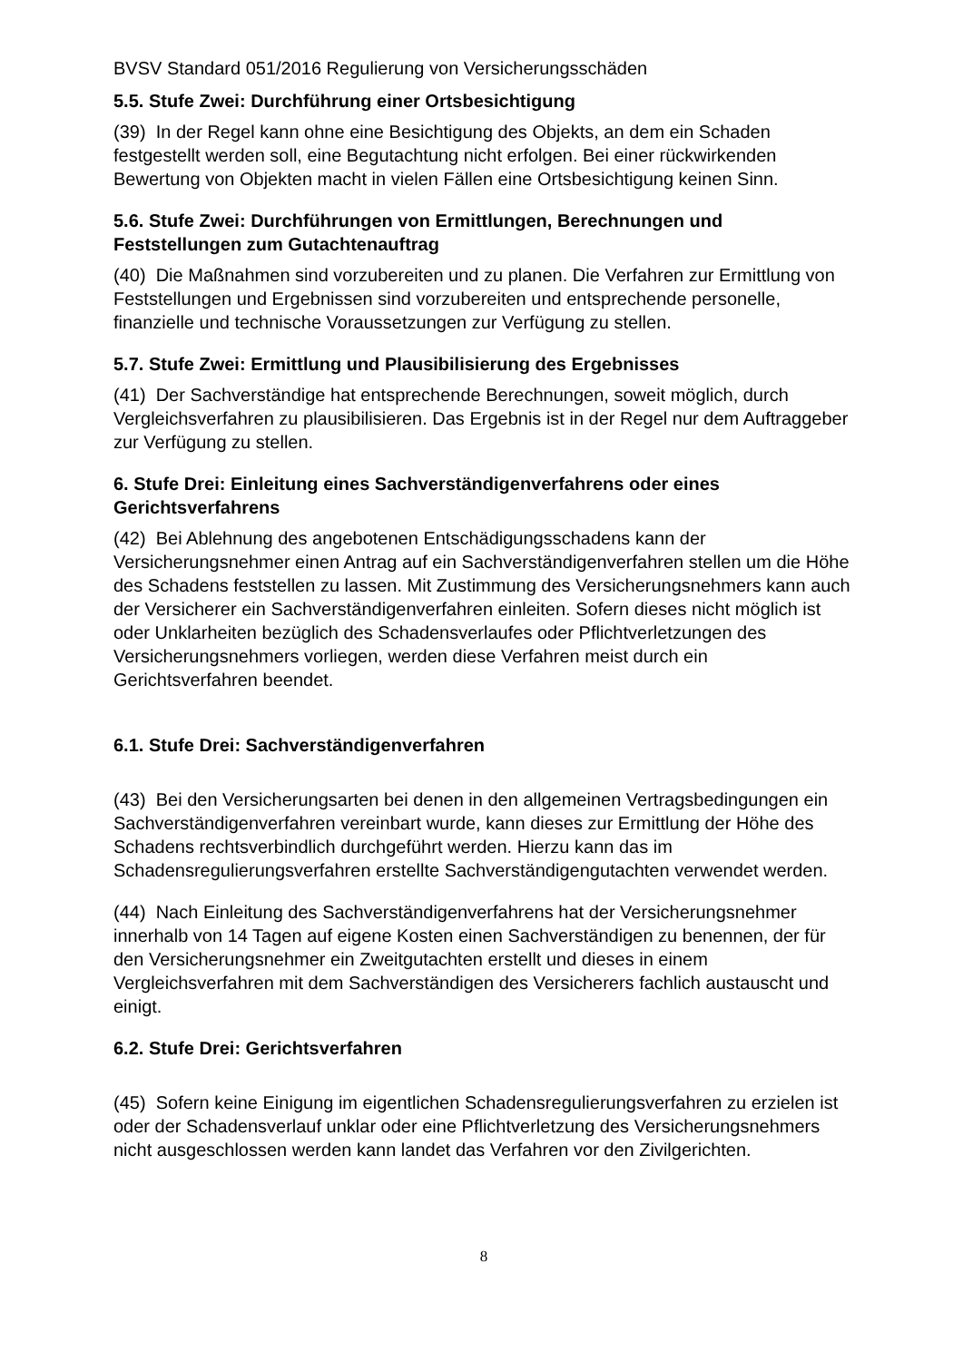BVSV Standard 051/2016 Regulierung von Versicherungsschäden
5.5. Stufe Zwei: Durchführung einer Ortsbesichtigung
(39) In der Regel kann ohne eine Besichtigung des Objekts, an dem ein Schaden festgestellt werden soll, eine Begutachtung nicht erfolgen. Bei einer rückwirkenden Bewertung von Objekten macht in vielen Fällen eine Ortsbesichtigung keinen Sinn.
5.6. Stufe Zwei: Durchführungen von Ermittlungen, Berechnungen und Feststellungen zum Gutachtenauftrag
(40) Die Maßnahmen sind vorzubereiten und zu planen. Die Verfahren zur Ermittlung von Feststellungen und Ergebnissen sind vorzubereiten und entsprechende personelle, finanzielle und technische Voraussetzungen zur Verfügung zu stellen.
5.7. Stufe Zwei: Ermittlung und Plausibilisierung des Ergebnisses
(41) Der Sachverständige hat entsprechende Berechnungen, soweit möglich, durch Vergleichsverfahren zu plausibilisieren. Das Ergebnis ist in der Regel nur dem Auftraggeber zur Verfügung zu stellen.
6. Stufe Drei: Einleitung eines Sachverständigenverfahrens oder eines Gerichtsverfahrens
(42) Bei Ablehnung des angebotenen Entschädigungsschadens kann der Versicherungsnehmer einen Antrag auf ein Sachverständigenverfahren stellen um die Höhe des Schadens feststellen zu lassen. Mit Zustimmung des Versicherungsnehmers kann auch der Versicherer ein Sachverständigenverfahren einleiten. Sofern dieses nicht möglich ist oder Unklarheiten bezüglich des Schadensverlaufes oder Pflichtverletzungen des Versicherungsnehmers vorliegen, werden diese Verfahren meist durch ein Gerichtsverfahren beendet.
6.1. Stufe Drei: Sachverständigenverfahren
(43) Bei den Versicherungsarten bei denen in den allgemeinen Vertragsbedingungen ein Sachverständigenverfahren vereinbart wurde, kann dieses zur Ermittlung der Höhe des Schadens rechtsverbindlich durchgeführt werden. Hierzu kann das im Schadensregulierungsverfahren erstellte Sachverständigengutachten verwendet werden.
(44) Nach Einleitung des Sachverständigenverfahrens hat der Versicherungsnehmer innerhalb von 14 Tagen auf eigene Kosten einen Sachverständigen zu benennen, der für den Versicherungsnehmer ein Zweitgutachten erstellt und dieses in einem Vergleichsverfahren mit dem Sachverständigen des Versicherers fachlich austauscht und einigt.
6.2. Stufe Drei: Gerichtsverfahren
(45) Sofern keine Einigung im eigentlichen Schadensregulierungsverfahren zu erzielen ist oder der Schadensverlauf unklar oder eine Pflichtverletzung des Versicherungsnehmers nicht ausgeschlossen werden kann landet das Verfahren vor den Zivilgerichten.
8